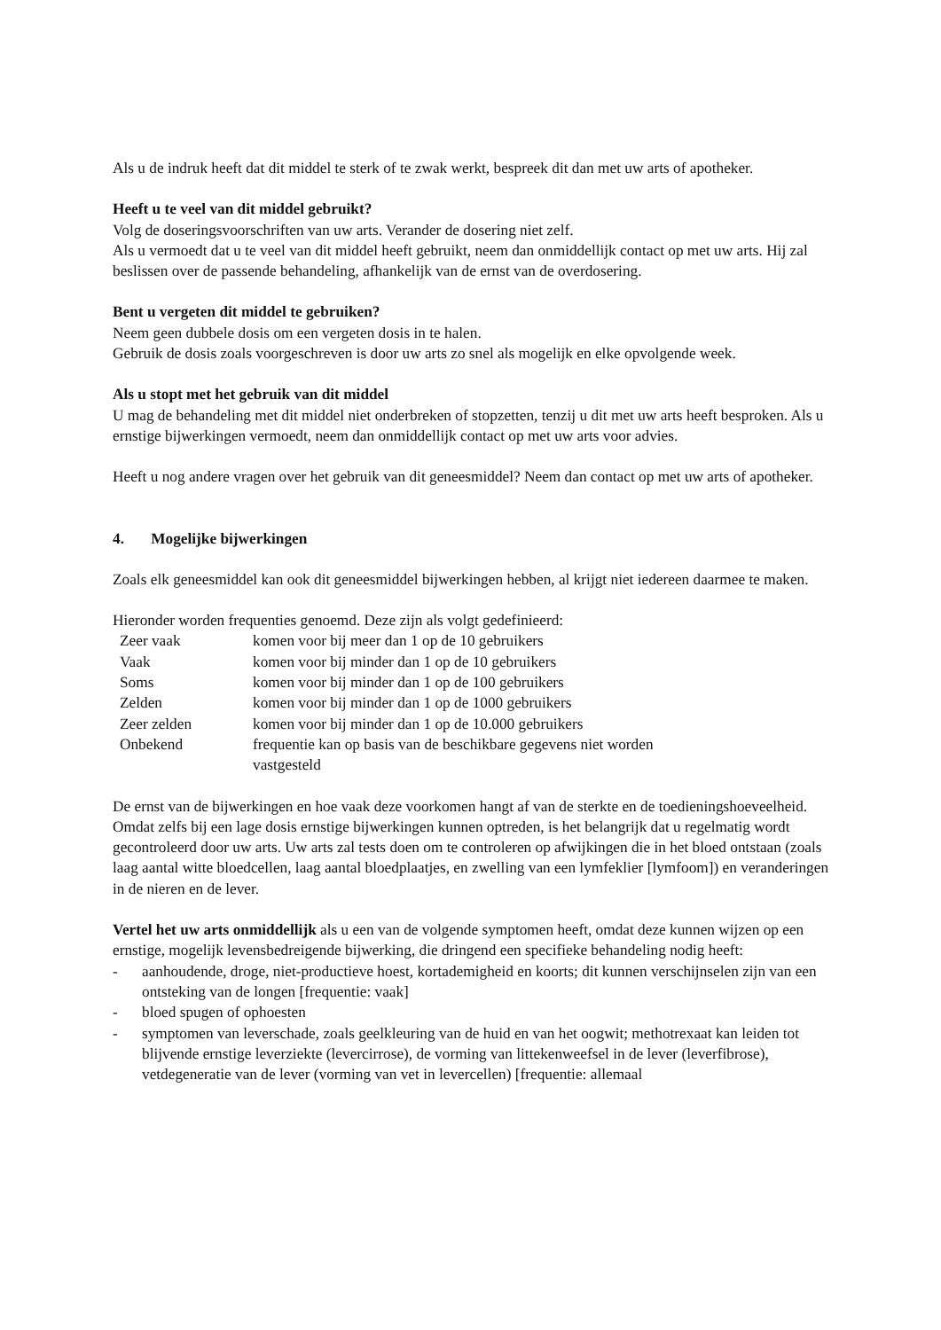Als u de indruk heeft dat dit middel te sterk of te zwak werkt, bespreek dit dan met uw arts of apotheker.
Heeft u te veel van dit middel gebruikt?
Volg de doseringsvoorschriften van uw arts. Verander de dosering niet zelf.
Als u vermoedt dat u te veel van dit middel heeft gebruikt, neem dan onmiddellijk contact op met uw arts. Hij zal beslissen over de passende behandeling, afhankelijk van de ernst van de overdosering.
Bent u vergeten dit middel te gebruiken?
Neem geen dubbele dosis om een vergeten dosis in te halen.
Gebruik de dosis zoals voorgeschreven is door uw arts zo snel als mogelijk en elke opvolgende week.
Als u stopt met het gebruik van dit middel
U mag de behandeling met dit middel niet onderbreken of stopzetten, tenzij u dit met uw arts heeft besproken. Als u ernstige bijwerkingen vermoedt, neem dan onmiddellijk contact op met uw arts voor advies.
Heeft u nog andere vragen over het gebruik van dit geneesmiddel? Neem dan contact op met uw arts of apotheker.
4. Mogelijke bijwerkingen
Zoals elk geneesmiddel kan ook dit geneesmiddel bijwerkingen hebben, al krijgt niet iedereen daarmee te maken.
Hieronder worden frequenties genoemd. Deze zijn als volgt gedefinieerd:
| Zeer vaak | komen voor bij meer dan 1 op de 10 gebruikers |
| Vaak | komen voor bij minder dan 1 op de 10 gebruikers |
| Soms | komen voor bij minder dan 1 op de 100 gebruikers |
| Zelden | komen voor bij minder dan 1 op de 1000 gebruikers |
| Zeer zelden | komen voor bij minder dan 1 op de 10.000 gebruikers |
| Onbekend | frequentie kan op basis van de beschikbare gegevens niet worden vastgesteld |
De ernst van de bijwerkingen en hoe vaak deze voorkomen hangt af van de sterkte en de toedieningshoeveelheid. Omdat zelfs bij een lage dosis ernstige bijwerkingen kunnen optreden, is het belangrijk dat u regelmatig wordt gecontroleerd door uw arts. Uw arts zal tests doen om te controleren op afwijkingen die in het bloed ontstaan (zoals laag aantal witte bloedcellen, laag aantal bloedplaatjes, en zwelling van een lymfeklier [lymfoom]) en veranderingen in de nieren en de lever.
Vertel het uw arts onmiddellijk als u een van de volgende symptomen heeft, omdat deze kunnen wijzen op een ernstige, mogelijk levensbedreigende bijwerking, die dringend een specifieke behandeling nodig heeft:
- aanhoudende, droge, niet-productieve hoest, kortademigheid en koorts; dit kunnen verschijnselen zijn van een ontsteking van de longen [frequentie: vaak]
- bloed spugen of ophoesten
- symptomen van leverschade, zoals geelkleuring van de huid en van het oogwit; methotrexaat kan leiden tot blijvende ernstige leverziekte (levercirrose), de vorming van littekenweefsel in de lever (leverfibrose), vetdegeneratie van de lever (vorming van vet in levercellen) [frequentie: allemaal